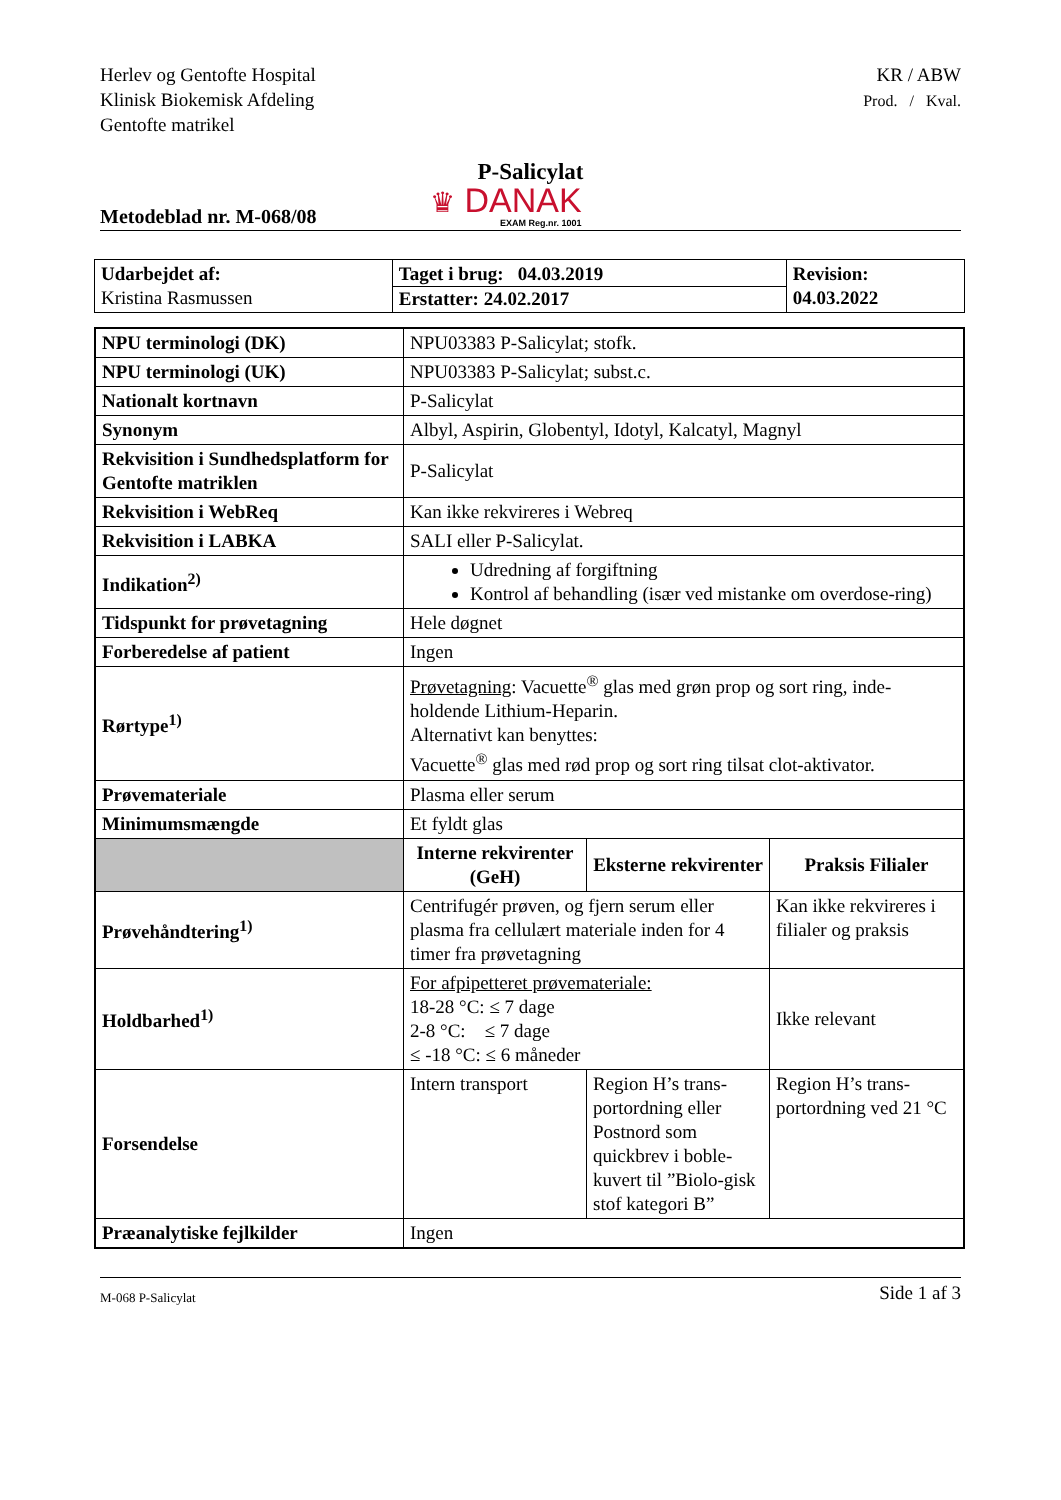Herlev og Gentofte Hospital
Klinisk Biokemisk Afdeling
Gentofte matrikel
KR / ABW
Prod. / Kval.
P-Salicylat
Metodeblad nr. M-068/08
♛ DANAK
EXAM Reg.nr. 1001
| Udarbejdet af: Kristina Rasmussen | Taget i brug: 04.03.2019 Erstatter: 24.02.2017 | Revision: 04.03.2022 |
| NPU terminologi (DK) | NPU03383 P-Salicylat; stofk. | | |
| NPU terminologi (UK) | NPU03383 P-Salicylat; subst.c. | | |
| Nationalt kortnavn | P-Salicylat | | |
| Synonym | Albyl, Aspirin, Globentyl, Idotyl, Kalcatyl, Magnyl | | |
| Rekvisition i Sundhedsplatform for Gentofte matriklen | P-Salicylat | | |
| Rekvisition i WebReq | Kan ikke rekvireres i Webreq | | |
| Rekvisition i LABKA | SALI eller P-Salicylat. | | |
| Indikation<sup>2)</sup> | Udredning af forgiftning Kontrol af behandling (især ved mistanke om overdose-ring) | | |
| Tidspunkt for prøvetagning | Hele døgnet | | |
| Forberedelse af patient | Ingen | | |
| Rørtype<sup>1)</sup> | Prøvetagning : Vacuette<sup>®</sup> glas med grøn prop og sort ring, inde-holdende Lithium-Heparin. Alternativt kan benyttes: Vacuette<sup>®</sup> glas med rød prop og sort ring tilsat clot-aktivator. | | |
| Prøvemateriale | Plasma eller serum | | |
| Minimumsmængde | Et fyldt glas | | |
| | Interne rekvirenter (GeH) | Eksterne rekvirenter | Praksis Filialer |
| Prøvehåndtering<sup>1)</sup> | Centrifugér prøven, og fjern serum eller plasma fra cellulært materiale inden for 4 timer fra prøvetagning | | Kan ikke rekvireres i filialer og praksis |
| Holdbarhed<sup>1)</sup> | For afpipetteret prøvemateriale: 18-28 °C: ≤ 7 dage 2-8 °C: ≤ 7 dage ≤ -18 °C: ≤ 6 måneder | | Ikke relevant |
| Forsendelse | Intern transport | Region H’s trans-portordning eller Postnord som quickbrev i boble-kuvert til ”Biolo-gisk stof kategori B” | Region H’s trans-portordning ved 21 °C |
| Præanalytiske fejlkilder | Ingen | | |
M-068 P-Salicylat Side 1 af 3